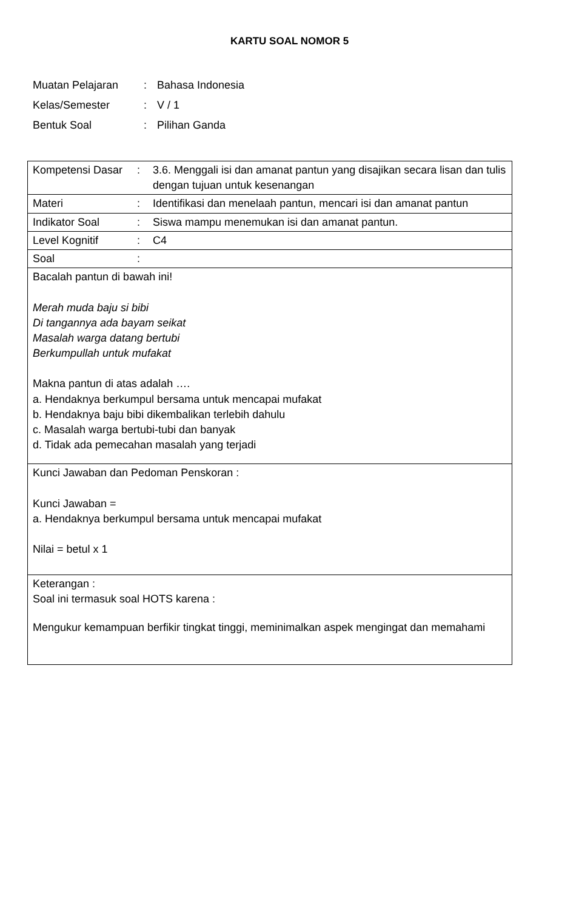KARTU SOAL NOMOR 5
| Muatan Pelajaran | : | Bahasa Indonesia |
| Kelas/Semester | : | V / 1 |
| Bentuk Soal | : | Pilihan Ganda |
| Kompetensi Dasar | : | 3.6. Menggali isi dan amanat pantun yang disajikan secara lisan dan tulis dengan tujuan untuk kesenangan |
| Materi | : | Identifikasi dan menelaah pantun, mencari isi dan amanat pantun |
| Indikator Soal | : | Siswa mampu menemukan isi dan amanat pantun. |
| Level Kognitif | : | C4 |
| Soal | : | |
| Bacalah pantun di bawah ini! Merah muda baju si bibi Di tangannya ada bayam seikat Masalah warga datang bertubi Berkumpullah untuk mufakat Makna pantun di atas adalah …. a. Hendaknya berkumpul bersama untuk mencapai mufakat b. Hendaknya baju bibi dikembalikan terlebih dahulu c. Masalah warga bertubi-tubi dan banyak d. Tidak ada pemecahan masalah yang terjadi | | |
| Kunci Jawaban dan Pedoman Penskoran : Kunci Jawaban = a. Hendaknya berkumpul bersama untuk mencapai mufakat Nilai = betul x 1 | | |
| Keterangan : Soal ini termasuk soal HOTS karena : Mengukur kemampuan berfikir tingkat tinggi, meminimalkan aspek mengingat dan memahami | | |